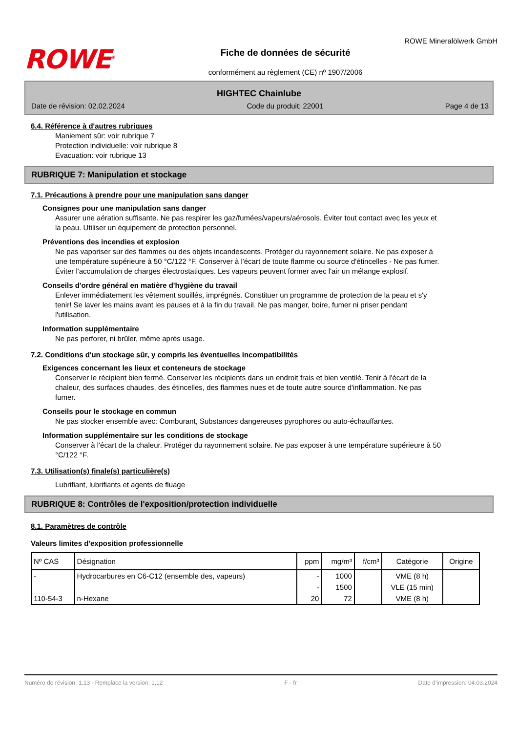ROWE<sup>®</sup>
Fiche de données de sécurité
conformément au règlement (CE) nº 1907/2006
ROWE Mineralölwerk GmbH
HIGHTEC Chainlube
Date de révision: 02.02.2024 Code du produit: 22001 Page 4 de 13
6.4. Référence à d'autres rubriques
Maniement sûr: voir rubrique 7
Protection individuelle: voir rubrique 8
Evacuation: voir rubrique 13
RUBRIQUE 7: Manipulation et stockage
7.1. Précautions à prendre pour une manipulation sans danger
Consignes pour une manipulation sans danger
Assurer une aération suffisante. Ne pas respirer les gaz/fumées/vapeurs/aérosols. Éviter tout contact avec les yeux et la peau. Utiliser un équipement de protection personnel.
Préventions des incendies et explosion
Ne pas vaporiser sur des flammes ou des objets incandescents. Protéger du rayonnement solaire. Ne pas exposer à une température supérieure à 50 °C/122 °F. Conserver à l'écart de toute flamme ou source d'étincelles - Ne pas fumer. Éviter l'accumulation de charges électrostatiques. Les vapeurs peuvent former avec l'air un mélange explosif.
Conseils d'ordre général en matière d'hygiène du travail
Enlever immédiatement les vêtement souillés, imprégnés. Constituer un programme de protection de la peau et s'y tenir! Se laver les mains avant les pauses et à la fin du travail. Ne pas manger, boire, fumer ni priser pendant l'utilisation.
Information supplémentaire
Ne pas perforer, ni brûler, même après usage.
7.2. Conditions d'un stockage sûr, y compris les éventuelles incompatibilités
Exigences concernant les lieux et conteneurs de stockage
Conserver le récipient bien fermé. Conserver les récipients dans un endroit frais et bien ventilé. Tenir à l'écart de la chaleur, des surfaces chaudes, des étincelles, des flammes nues et de toute autre source d'inflammation. Ne pas fumer.
Conseils pour le stockage en commun
Ne pas stocker ensemble avec: Comburant, Substances dangereuses pyrophores ou auto-échauffantes.
Information supplémentaire sur les conditions de stockage
Conserver à l'écart de la chaleur. Protéger du rayonnement solaire. Ne pas exposer à une température supérieure à 50 °C/122 °F.
7.3. Utilisation(s) finale(s) particulière(s)
Lubrifiant, lubrifiants et agents de fluage
RUBRIQUE 8: Contrôles de l'exposition/protection individuelle
8.1. Paramètres de contrôle
Valeurs limites d'exposition professionnelle
| Nº CAS | Désignation | ppm | mg/m³ | f/cm³ | Catégorie | Origine |
| --- | --- | --- | --- | --- | --- | --- |
| - | Hydrocarbures en C6-C12 (ensemble des, vapeurs) | - | 1000 | | VME (8 h) | |
| | | - | 1500 | | VLE (15 min) | |
| 110-54-3 | n-Hexane | 20 | 72 | | VME (8 h) | |
Numéro de révision: 1,13 - Remplace la version: 1,12 F - fr Date d'impression: 04.03.2024